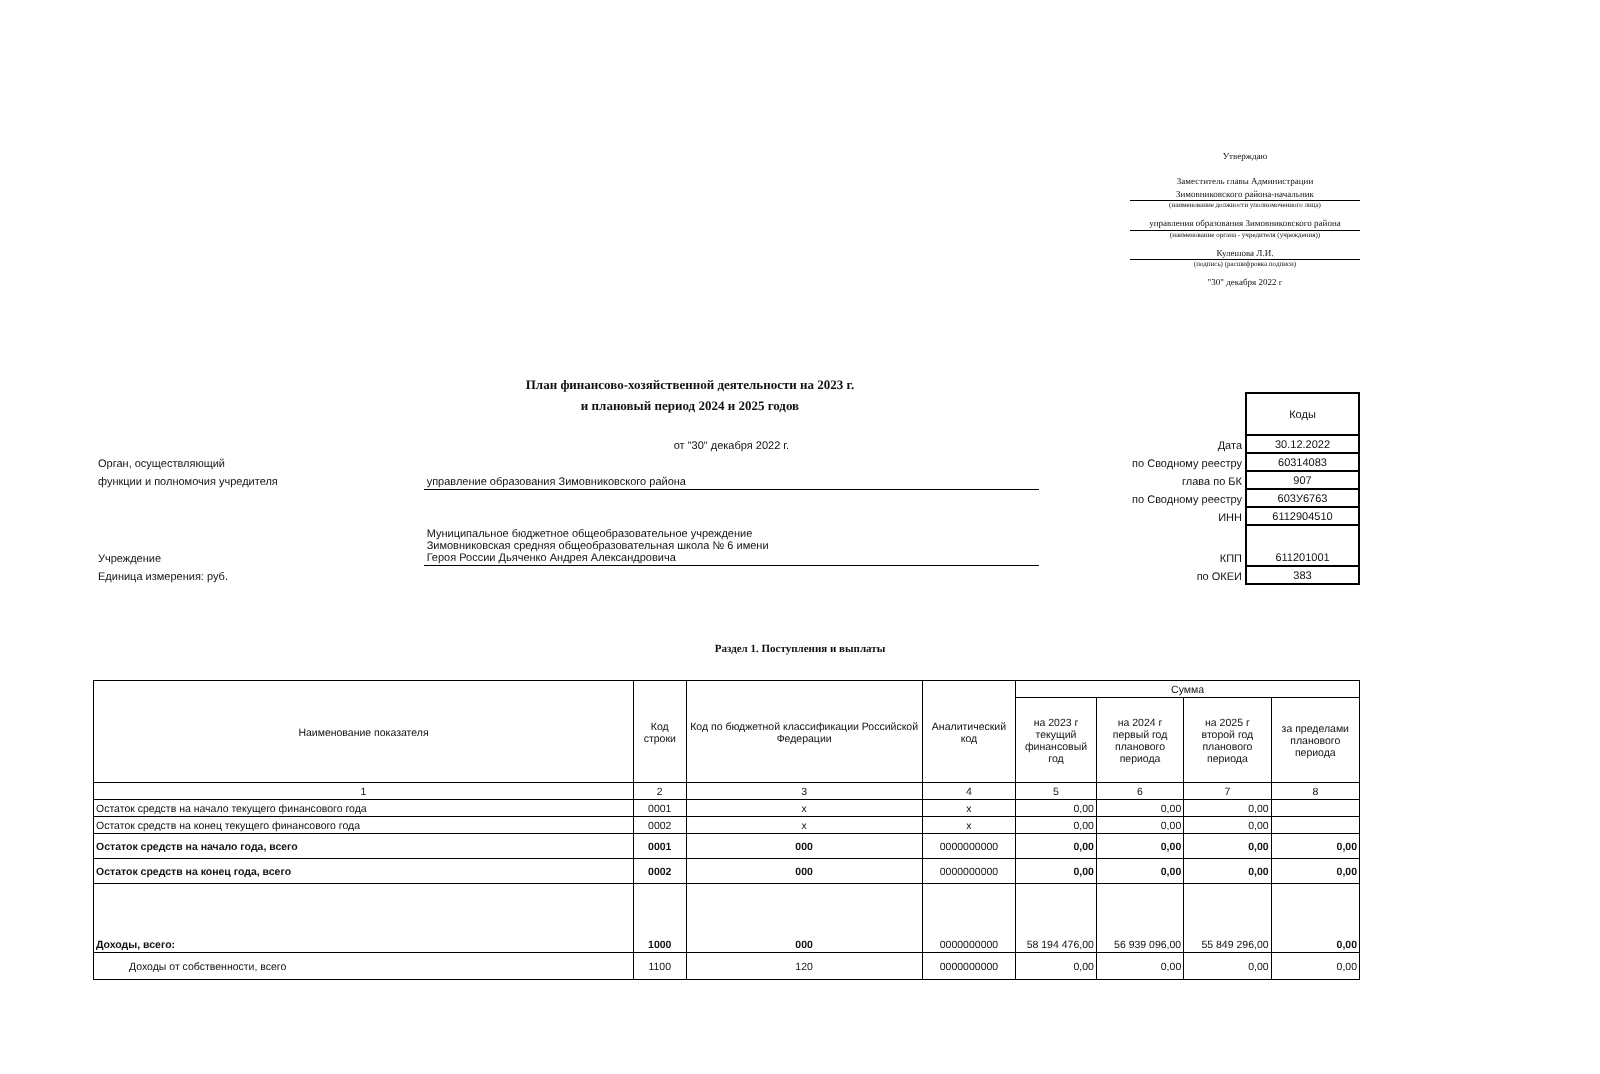Утверждаю
Заместитель главы Администрации
Зимовниковского района-начальник
(наименование должности уполномоченного лица)
управления образования Зимовниковского района
(наименование органа - учредителя (учреждения))
Кулешова Л.И.
(подпись) (расшифровка подписи)
"30" декабря 2022 г
План финансово-хозяйственной деятельности на 2023 г.
и плановый период 2024 и 2025 годов
| | | | Коды |
| | от "30" декабря 2022 г. | Дата | 30.12.2022 |
| Орган, осуществляющий | | по Сводному реестру | 60314083 |
| функции и полномочия учредителя | управление образования Зимовниковского района | глава по БК | 907 |
| | | по Сводному реестру | 603У6763 |
| | | ИНН | 6112904510 |
| Учреждение | Муниципальное бюджетное общеобразовательное учреждение Зимовниковская средняя общеобразовательная школа № 6 имени Героя России Дьяченко Андрея Александровича | КПП | 611201001 |
| Единица измерения: руб. | | по ОКЕИ | 383 |
Раздел 1. Поступления и выплаты
| Наименование показателя | Код строки | Код по бюджетной классификации Российской Федерации | Аналитический код | Сумма | | | |
| --- | --- | --- | --- | --- | --- | --- | --- |
| | | | | на 2023 г текущий финансовый год | на 2024 г первый год планового периода | на 2025 г второй год планового периода | за пределами планового периода |
| 1 | 2 | 3 | 4 | 5 | 6 | 7 | 8 |
| Остаток средств на начало текущего финансового года | 0001 | x | x | 0,00 | 0,00 | 0,00 | |
| Остаток средств на конец текущего финансового года | 0002 | x | x | 0,00 | 0,00 | 0,00 | |
| Остаток средств на начало года, всего | 0001 | 000 | 0000000000 | 0,00 | 0,00 | 0,00 | 0,00 |
| Остаток средств на конец года, всего | 0002 | 000 | 0000000000 | 0,00 | 0,00 | 0,00 | 0,00 |
| Доходы, всего: | 1000 | 000 | 0000000000 | 58 194 476,00 | 56 939 096,00 | 55 849 296,00 | 0,00 |
| Доходы от собственности, всего | 1100 | 120 | 0000000000 | 0,00 | 0,00 | 0,00 | 0,00 |